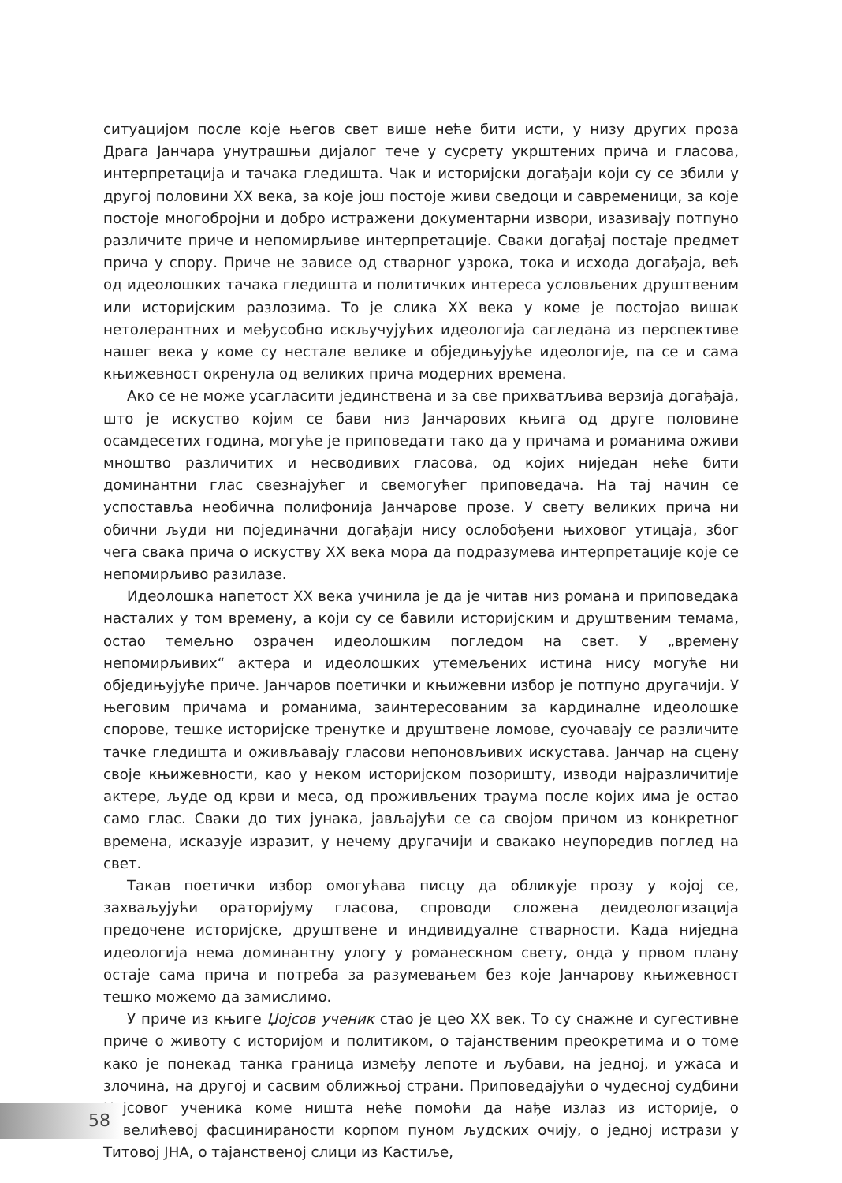ситуацијом после које његов свет више неће бити исти, у низу других проза Драга Јанчара унутрашњи дијалог тече у сусрету укрштених прича и гласова, интерпретација и тачака гледишта. Чак и историјски догађаји који су се збили у другој половини XX века, за које још постоје живи сведоци и савременици, за које постоје многобројни и добро истражени документарни извори, изазивају потпуно различите приче и непомирљиве интерпретације. Сваки догађај постаје предмет прича у спору. Приче не зависе од стварног узрока, тока и исхода догађаја, већ од идеолошких тачака гледишта и политичких интереса условљених друштвеним или историјским разлозима. То је слика XX века у коме је постојао вишак нетолерантних и међусобно искључујућих идеологија сагледана из перспективе нашег века у коме су нестале велике и обједињујуће идеологије, па се и сама књижевност окренула од великих прича модерних времена.
Ако се не може усагласити јединствена и за све прихватљива верзија догађаја, што је искуство којим се бави низ Јанчарових књига од друге половине осамдесетих година, могуће је приповедати тако да у причама и романима оживи мноштво различитих и несводивих гласова, од којих ниједан неће бити доминантни глас свезнајућег и свемогућег приповедача. На тај начин се успоставља необична полифонија Јанчарове прозе. У свету великих прича ни обични људи ни појединачни догађаји нису ослобођени њиховог утицаја, због чега свака прича о искуству XX века мора да подразумева интерпретације које се непомирљиво разилазе.
Идеолошка напетост XX века учинила је да је читав низ романа и приповедака насталих у том времену, а који су се бавили историјским и друштвеним темама, остао темељно озрачен идеолошким погледом на свет. У „времену непомирљивих“ актера и идеолошких утемељених истина нису могуће ни обједињујуће приче. Јанчаров поетички и књижевни избор је потпуно другачији. У његовим причама и романима, заинтересованим за кардиналне идеолошке спорове, тешке историјске тренутке и друштвене ломове, суочавају се различите тачке гледишта и оживљавају гласови непоновљивих искустава. Јанчар на сцену своје књижевности, као у неком историјском позоришту, изводи најразличитије актере, људе од крви и меса, од проживљених траума после којих има је остао само глас. Сваки до тих јунака, јављајући се са својом причом из конкретног времена, исказује изразит, у нечему другачији и свакако неупоредив поглед на свет.
Такав поетички избор омогућава писцу да обликује прозу у којој се, захваљујући ораторијуму гласова, спроводи сложена деидеологизација предочене историјске, друштвене и индивидуалне стварности. Када ниједна идеологија нема доминантну улогу у романескном свету, онда у првом плану остаје сама прича и потреба за разумевањем без које Јанчарову књижевност тешко можемо да замислимо.
У приче из књиге Џојсов ученик стао је цео XX век. То су снажне и сугестивне приче о животу с историјом и политиком, о тајанственим преокретима и о томе како је понекад танка граница између лепоте и љубави, на једној, и ужаса и злочина, на другој и сасвим оближњој страни. Приповедајући о чудесној судбини Џојсовог ученика коме ништа неће помоћи да нађе излаз из историје, о Павелићевој фасцинираности корпом пуном људских очију, о једној истрази у Титовој ЈНА, о тајанственој слици из Кастиље,
58